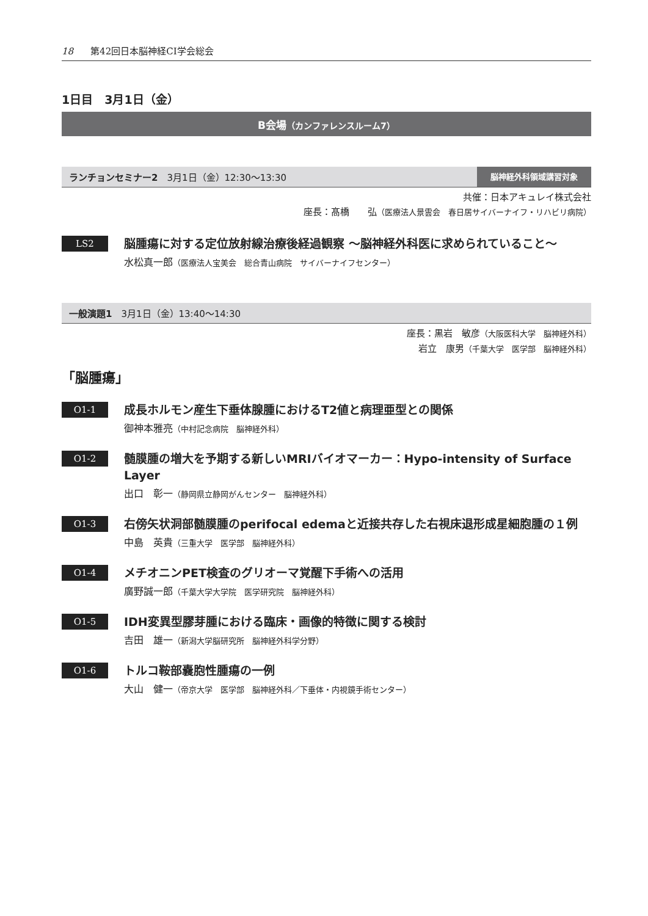18 第42回日本脳神経CI学会総会
1日目　3月1日（金）
B会場（カンファレンスルーム7）
ランチョンセミナー2　3月1日（金）12:30〜13:30
脳神経外科領域講習対象
共催：日本アキュレイ株式会社
座長：髙橋　　弘（医療法人景雲会　春日居サイバーナイフ・リハビリ病院）
LS2
脳腫瘍に対する定位放射線治療後経過観察 〜脳神経外科医に求められていること〜
水松真一郎（医療法人宝美会　総合青山病院　サイバーナイフセンター）
一般演題1　3月1日（金）13:40〜14:30
座長：黒岩　敏彦（大阪医科大学　脳神経外科）
岩立　康男（千葉大学　医学部　脳神経外科）
「脳腫瘍」
O1-1
成長ホルモン産生下垂体腺腫におけるT2値と病理亜型との関係
御神本雅亮（中村記念病院　脳神経外科）
O1-2
髄膜腫の増大を予期する新しいMRIバイオマーカー：Hypo-intensity of Surface Layer
出口　彰一（静岡県立静岡がんセンター　脳神経外科）
O1-3
右傍矢状洞部髄膜腫のperifocal edemaと近接共存した右視床退形成星細胞腫の１例
中島　英貴（三重大学　医学部　脳神経外科）
O1-4
メチオニンPET検査のグリオーマ覚醒下手術への活用
廣野誠一郎（千葉大学大学院　医学研究院　脳神経外科）
O1-5
IDH変異型膠芽腫における臨床・画像的特徴に関する検討
吉田　雄一（新潟大学脳研究所　脳神経外科学分野）
O1-6
トルコ鞍部嚢胞性腫瘍の一例
大山　健一（帝京大学　医学部　脳神経外科／下垂体・内視鏡手術センター）